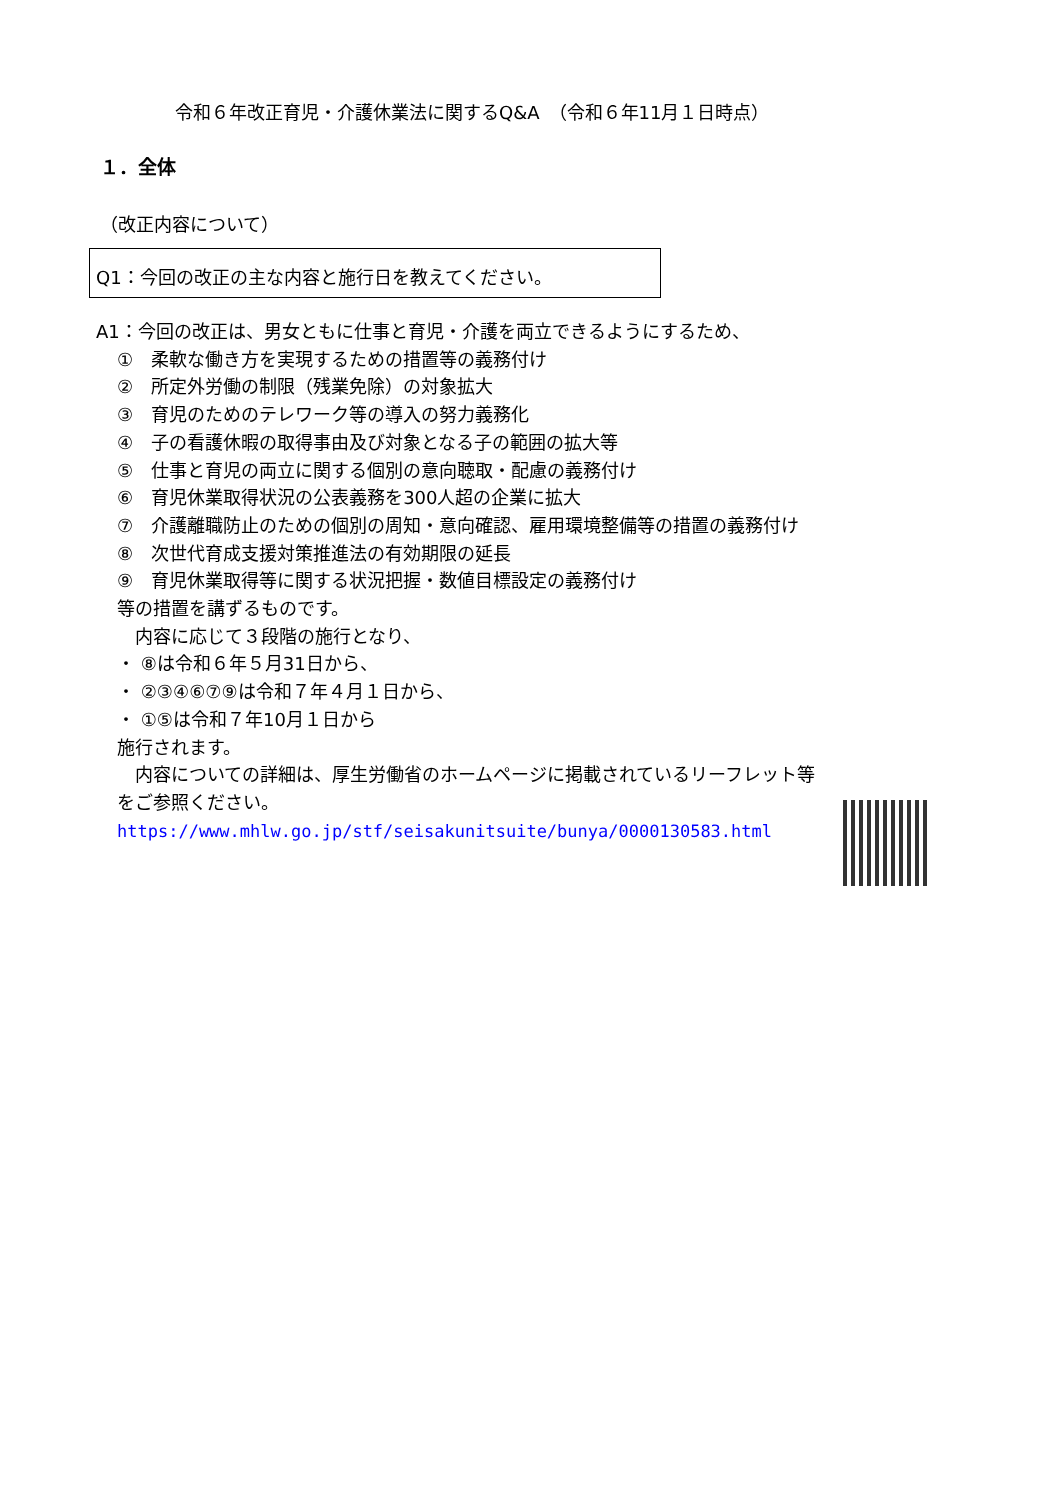令和６年改正育児・介護休業法に関するQ&A　（令和６年11月１日時点）
１．全体
（改正内容について）
Q1：今回の改正の主な内容と施行日を教えてください。
A1：今回の改正は、男女ともに仕事と育児・介護を両立できるようにするため、
①　柔軟な働き方を実現するための措置等の義務付け
②　所定外労働の制限（残業免除）の対象拡大
③　育児のためのテレワーク等の導入の努力義務化
④　子の看護休暇の取得事由及び対象となる子の範囲の拡大等
⑤　仕事と育児の両立に関する個別の意向聴取・配慮の義務付け
⑥　育児休業取得状況の公表義務を300人超の企業に拡大
⑦　介護離職防止のための個別の周知・意向確認、雇用環境整備等の措置の義務付け
⑧　次世代育成支援対策推進法の有効期限の延長
⑨　育児休業取得等に関する状況把握・数値目標設定の義務付け
等の措置を講ずるものです。
　内容に応じて３段階の施行となり、
・ ⑧は令和６年５月31日から、
・ ②③④⑥⑦⑨は令和７年４月１日から、
・ ①⑤は令和７年10月１日から
施行されます。
　内容についての詳細は、厚生労働省のホームページに掲載されているリーフレット等
をご参照ください。
https://www.mhlw.go.jp/stf/seisakunitsuite/bunya/0000130583.html